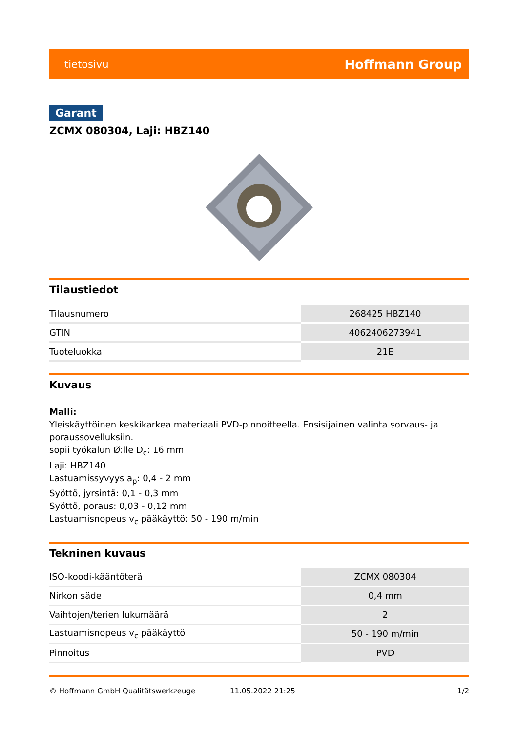tietosivu Hoffmann Group
Garant
ZCMX 080304, Laji: HBZ140
Tilaustiedot
| Tilausnumero | 268425 HBZ140 |
| GTIN | 4062406273941 |
| Tuoteluokka | 21E |
Kuvaus
Malli:
Yleiskäyttöinen keskikarkea materiaali PVD-pinnoitteella. Ensisijainen valinta sorvaus- ja poraussovelluksiin.
sopii työkalun Ø:lle D<sub>c</sub>: 16 mm
Laji: HBZ140
Lastuamissyvyys a<sub>p</sub>: 0,4 - 2 mm
Syöttö, jyrsintä: 0,1 - 0,3 mm
Syöttö, poraus: 0,03 - 0,12 mm
Lastuamisnopeus v<sub>c</sub> pääkäyttö: 50 - 190 m/min
Tekninen kuvaus
| ISO-koodi-kääntöterä | ZCMX 080304 |
| Nirkon säde | 0,4 mm |
| Vaihtojen/terien lukumäärä | 2 |
| Lastuamisnopeus v<sub>c</sub> pääkäyttö | 50 - 190 m/min |
| Pinnoitus | PVD |
© Hoffmann GmbH Qualitätswerkzeuge 11.05.2022 21:25 1/2